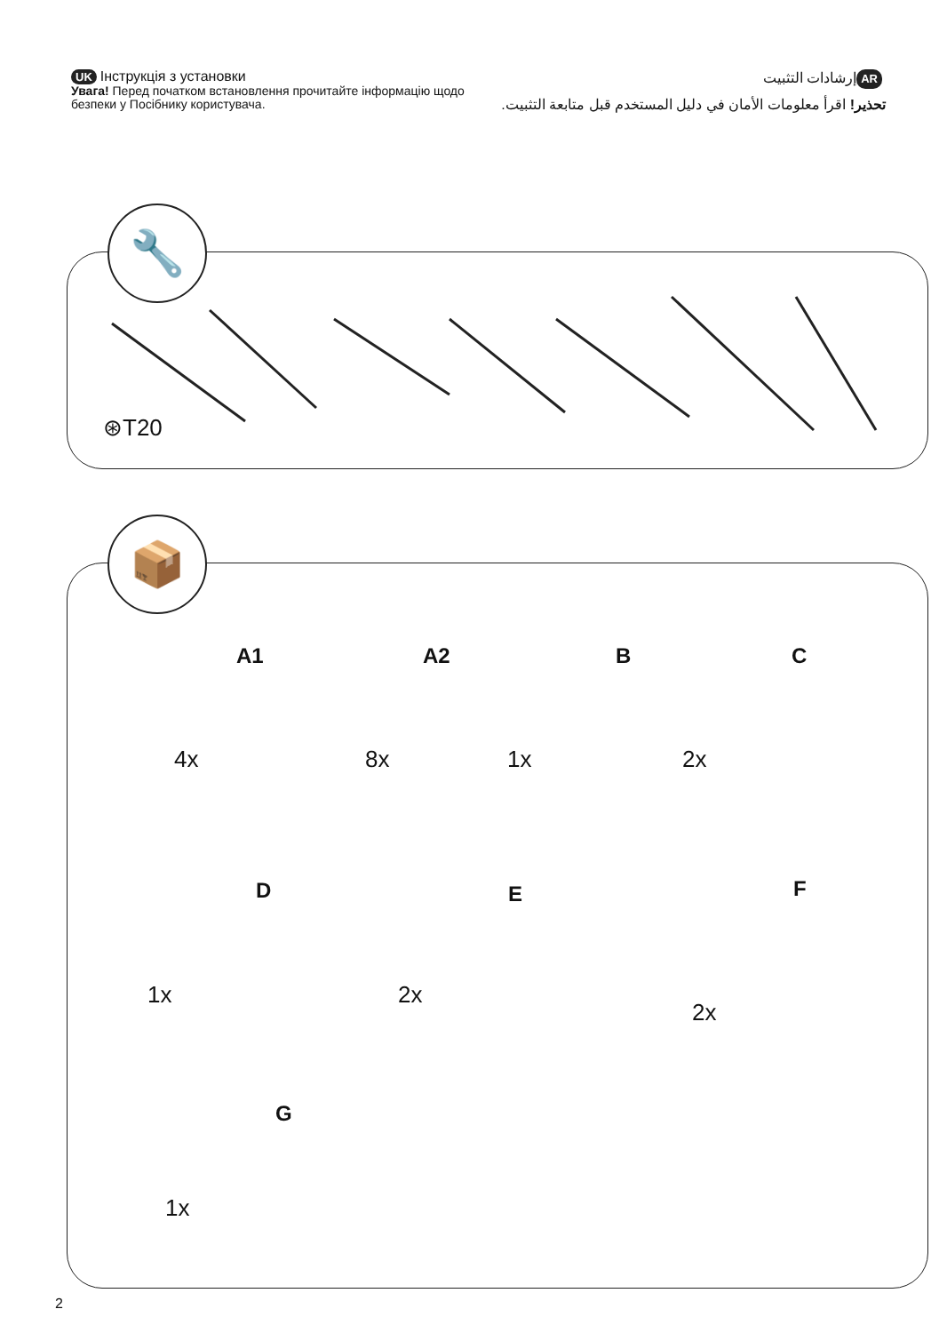UK Інструкція з установки
Увага! Перед початком встановлення прочитайте інформацію щодо безпеки у Посібнику користувача.
AR إرشادات التثبيت
تحذير! اقرأ معلومات الأمان في دليل المستخدم قبل متابعة التثبيت.
🔧
⊛T20
📦
A1
4x
A2
8x
B
1x
C
2x
D
1x
E
2x
F
2x
G
1x
2